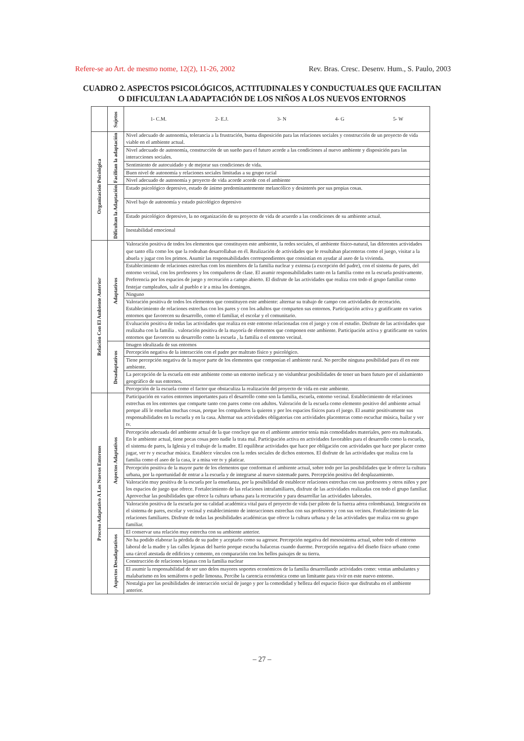Refere-se ao Art. de mesmo nome, 12(2), 11-26, 2002 Rev. Bras. Cresc. Desenv. Hum., S. Paulo, 2003
CUADRO 2. ASPECTOS PSICOLÓGICOS, ACTITUDINALES Y CONDUCTUALES QUE FACILITAN
O DIFICULTAN LA ADAPTACIÓN DE LOS NIÑOS A LOS NUEVOS ENTORNOS
| | Sujetos | 1- C.M. 2- E.J. 3- N 4- G 5- W |
| Organización Psicológica | Facilitan la adaptación | Nivel adecuado de autonomía, tolerancia a la frustración, buena disposición para las relaciones sociales y construcción de un proyecto de vida viable en el ambiente actual. |
| | | Nivel adecuado de autonomía, construcción de un sueño para el futuro acorde a las condiciones al nuevo ambiente y disposición para las interacciones sociales. |
| | | Sentimiento de autocuidado y de mejorar sus condiciones de vida. |
| | | Buen nivel de autonomía y relaciones sociales limitadas a su grupo racial |
| | | Nivel adecuado de autonomía y proyecto de vida acorde acorde con el ambiente |
| | Dificultan la Adaptación | Estado psicológico depresivo, estado de ánimo predominantemente melancólico y desinterés por sus propias cosas. |
| | | Nivel bajo de autonomía y estado psicológico depresivo |
| | | Estado psicológico depresivo, la no organización de su proyecto de vida de acuerdo a las condiciones de su ambiente actual. |
| | | Inestabilidad emocional |
| Relación Con El Ambiente Anterior | Adaptativos | Valoración positiva de todos los elementos que constituyen este ambiente, la redes sociales, el ambiente físico-natural, las diferentes actividades que tanto ella como los que la rodeaban desarrollaban en él. Realización de actividades que le resultaban placenteras como el juego, visitar a la abuela y jugar con los primos. Asumir las responsabilidades correspondientes que consistían en ayudar al aseo de la vivienda. |
| | | Establecimiento de relaciones estrechas com los miembros de la familia nuclear y extensa (a excepción del padre), con el sistema de pares, del entorno vecinal, con los profesores y los compañeros de clase. El asumir responsabilidades tanto en la familia como en la escuela positivamente. Preferencia por los espacios de juego y recreación a campo abierto. El disfrute de las actividades que realiza con todo el grupo familiar como festejar cumpleaños, salir al pueblo e ir a misa los domingos. |
| | | Ninguno |
| | | Valoración positiva de todos los elementos que constituyen este ambiente: alternar su trabajo de campo con actividades de recreación. Establecimiento de relaciones estrechas con los pares y con los adultos que comparten sus entornos. Participación activa y gratificante en varios entornos que favorecen su desarrollo, como el familiar, el escolar y el comunitario. |
| | | Evaluación positiva de todas las actividades que realiza en este entorno relacionadas con el juego y con el estudio. Disfrute de las actividades que realizaba con la familia . valoración positiva de la mayoría de elementos que componen este ambiente. Participación activa y gratificante en varios entornos que favorecen su desarrollo como la escuela , la familia o el entorno vecinal. |
| | Desadaptativos | Imagen idealizada de sus entornos |
| | | Percepción negativa de la interacción con el padre por maltrato físico y psicológico. |
| | | Tiene percepción negativa de la mayor parte de los elementos que componían el ambiente rural. No percibe ninguna posibilidad para él en este ambiente. |
| | | La percepción de la escuela em este ambiente como un entorno ineficaz y no vislumbrar posibilidades de tener un buen futuro por el aislamiento geográfico de sus entornos. |
| | | Percepción de la escuela como el factor que obstaculiza la realización del proyecto de vida en este ambiente. |
| Proceso Adaptativo A Los Nuevos Entornos | Aspectos Adaptativos | Participación en varios entornos importantes para el desarrollo como son la familia, escuela, entorno vecinal. Establecimiento de relaciones estrechas en los entornos que comparte tanto con pares como con adultos. Valoración de la escuela como elemento positivo del ambiente actual porque allí le enseñan muchas cosas, porque los compañeros la quieren y por los espacios físicos para el juego. El asumir positivamente sus responsabilidades en la escuela y en la casa. Alternar sus actividades obligatorias con actividades placenteras como escuchar música, bailar y ver tv. |
| | | Percepción adecuada del ambiente actual de la que concluye que en el ambiente anterior tenía más comodidades materiales, pero era maltratada. En le ambiente actual, tiene pocas cosas pero nadie la trata mal. Participación activa en actividades favorables para el desarrollo como la escuela, el sistema de pares, la Iglesia y el trabajo de la madre. El equilibrar actividades que hace por obligación con actividades que hace por placer como jugar, ver tv y escuchar música. Establece vínculos con la redes sociales de dichos entornos. El disfrute de las actividades que realiza con la familia como el aseo de la casa, ir a misa ver tv y platicar. |
| | | Percepción positiva de la mayor parte de los elementos que conforman el ambiente actual, sobre todo por las posibilidades que le ofrece la cultura urbana, por la oportunidad de entrar a la escuela y de integrarse al nuevo sistemade pares. Percepción positiva del desplazamiento. |
| | | Valoración muy positiva de la escuela por la enseñanza, por la posibilidad de establecer relaciones estrechas con sus profesores y otros niños y por los espacios de juego que ofrece. Fortalecimiento de las relaciones intrafamiliares, disfrute de las actividades realizadas con todo el grupo familiar. Aprovechar las posibilidades que ofrece la cultura urbana para la recreación y para desarrollar las actividades laborales. |
| | | Valoración positiva de la escuela por su calidad académica vital para el proyecto de vida (ser piloto de la fuerza aérea colombiana). Integración en el sistema de pares, escolar y vecinal y establecimiento de interacciones estrechas con sus profesores y con sus vecinos. Fortalecimiento de las relaciones familiares. Disfrute de todas las posibilidades académicas que ofrece la cultura urbana y de las actividades que realiza con su grupo familiar. |
| | Aspectos Desadaptativos | El conservar una relación muy estrecha con su ambiente anterior. |
| | | No ha podido elaborar la pérdida de su padre y aceptarlo como su agresor. Percepción negativa del mesosistema actual, sobre todo el entorno laboral de la madre y las calles lejanas del barrio porque escucha balaceras cuando duerme. Percepción negativa del diseño físico urbano como una cárcel atestada de edificios y cemento, en comparación con los bellos paisajes de su tierra. |
| | | Construcción de relaciones lejanas con la familia nuclear |
| | | El asumir la responsabilidad de ser uno delos mayores soportes económicos de la familia desarrollando actividades como: ventas ambulantes y malabarismo en los semáforos o pedir limosna. Percibe la carencia económica como un limitante para vivir en este nuevo entorno. |
| | | Nostalgia por las posibilidades de interacción social de juego y por la comodidad y belleza del espacio físico que disfrutaba en el ambiente anterior. |
– 27 –